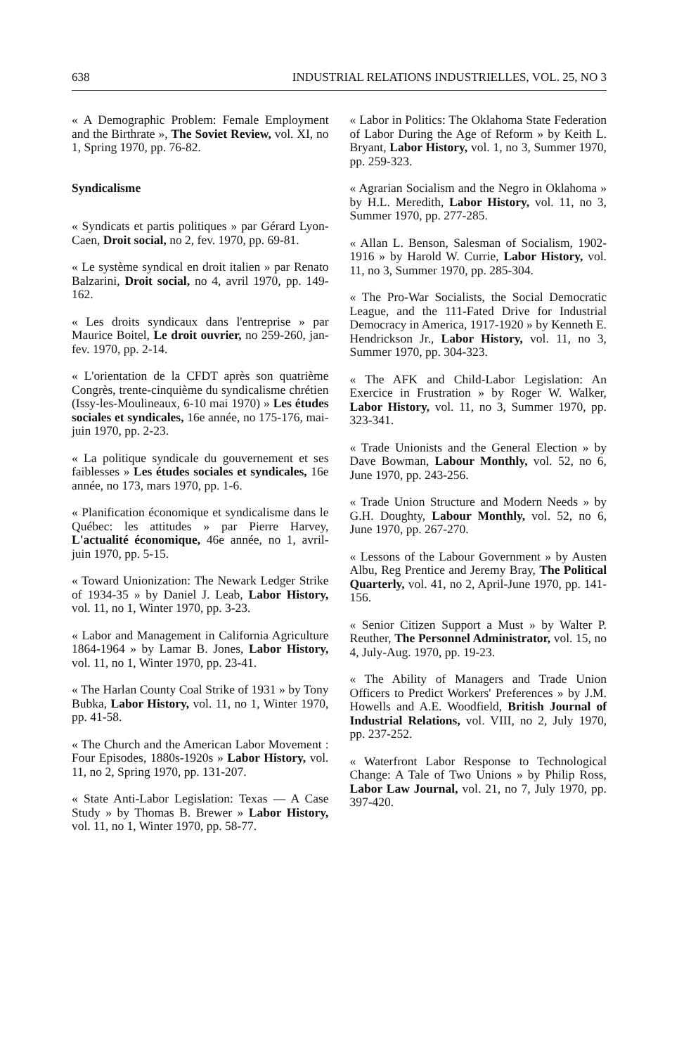638 INDUSTRIAL RELATIONS INDUSTRIELLES, VOL. 25, NO 3
« A Demographic Problem: Female Employment and the Birthrate », The Soviet Review, vol. XI, no 1, Spring 1970, pp. 76-82.
Syndicalisme
« Syndicats et partis politiques » par Gérard Lyon-Caen, Droit social, no 2, fev. 1970, pp. 69-81.
« Le système syndical en droit italien » par Renato Balzarini, Droit social, no 4, avril 1970, pp. 149-162.
« Les droits syndicaux dans l'entreprise » par Maurice Boitel, Le droit ouvrier, no 259-260, jan-fev. 1970, pp. 2-14.
« L'orientation de la CFDT après son quatrième Congrès, trente-cinquième du syndicalisme chrétien (Issy-les-Moulineaux, 6-10 mai 1970) » Les études sociales et syndicales, 16e année, no 175-176, mai-juin 1970, pp. 2-23.
« La politique syndicale du gouvernement et ses faiblesses » Les études sociales et syndicales, 16e année, no 173, mars 1970, pp. 1-6.
« Planification économique et syndicalisme dans le Québec: les attitudes » par Pierre Harvey, L'actualité économique, 46e année, no 1, avril-juin 1970, pp. 5-15.
« Toward Unionization: The Newark Ledger Strike of 1934-35 » by Daniel J. Leab, Labor History, vol. 11, no 1, Winter 1970, pp. 3-23.
« Labor and Management in California Agriculture 1864-1964 » by Lamar B. Jones, Labor History, vol. 11, no 1, Winter 1970, pp. 23-41.
« The Harlan County Coal Strike of 1931 » by Tony Bubka, Labor History, vol. 11, no 1, Winter 1970, pp. 41-58.
« The Church and the American Labor Movement : Four Episodes, 1880s-1920s » Labor History, vol. 11, no 2, Spring 1970, pp. 131-207.
« State Anti-Labor Legislation: Texas — A Case Study » by Thomas B. Brewer » Labor History, vol. 11, no 1, Winter 1970, pp. 58-77.
« Labor in Politics: The Oklahoma State Federation of Labor During the Age of Reform » by Keith L. Bryant, Labor History, vol. 1, no 3, Summer 1970, pp. 259-323.
« Agrarian Socialism and the Negro in Oklahoma » by H.L. Meredith, Labor History, vol. 11, no 3, Summer 1970, pp. 277-285.
« Allan L. Benson, Salesman of Socialism, 1902-1916 » by Harold W. Currie, Labor History, vol. 11, no 3, Summer 1970, pp. 285-304.
« The Pro-War Socialists, the Social Democratic League, and the 111-Fated Drive for Industrial Democracy in America, 1917-1920 » by Kenneth E. Hendrickson Jr., Labor History, vol. 11, no 3, Summer 1970, pp. 304-323.
« The AFK and Child-Labor Legislation: An Exercice in Frustration » by Roger W. Walker, Labor History, vol. 11, no 3, Summer 1970, pp. 323-341.
« Trade Unionists and the General Election » by Dave Bowman, Labour Monthly, vol. 52, no 6, June 1970, pp. 243-256.
« Trade Union Structure and Modern Needs » by G.H. Doughty, Labour Monthly, vol. 52, no 6, June 1970, pp. 267-270.
« Lessons of the Labour Government » by Austen Albu, Reg Prentice and Jeremy Bray, The Political Quarterly, vol. 41, no 2, April-June 1970, pp. 141-156.
« Senior Citizen Support a Must » by Walter P. Reuther, The Personnel Administrator, vol. 15, no 4, July-Aug. 1970, pp. 19-23.
« The Ability of Managers and Trade Union Officers to Predict Workers' Preferences » by J.M. Howells and A.E. Woodfield, British Journal of Industrial Relations, vol. VIII, no 2, July 1970, pp. 237-252.
« Waterfront Labor Response to Technological Change: A Tale of Two Unions » by Philip Ross, Labor Law Journal, vol. 21, no 7, July 1970, pp. 397-420.